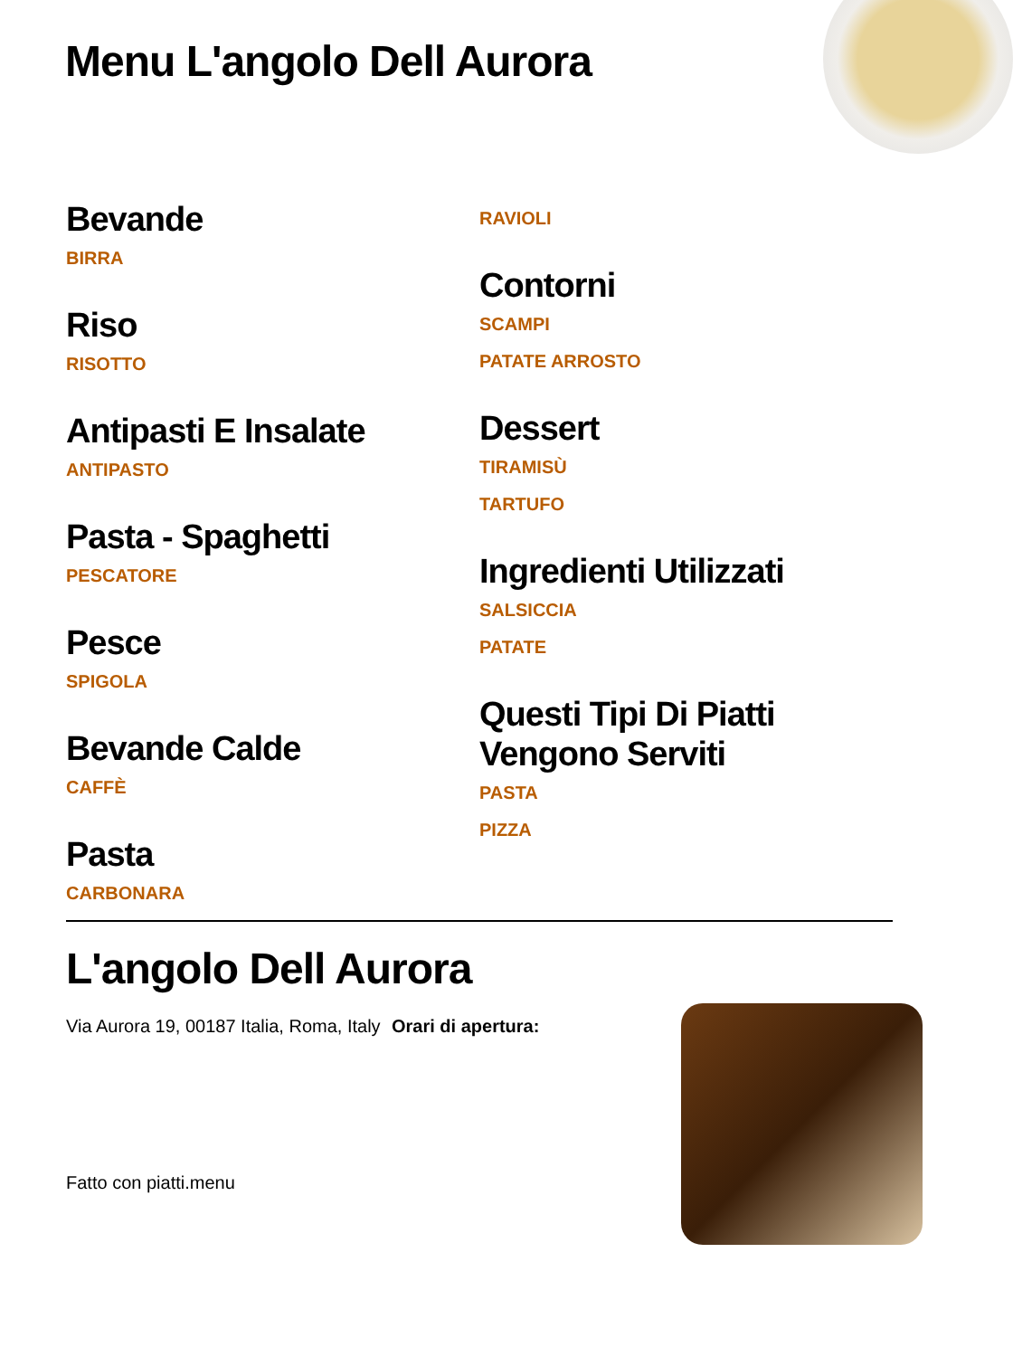Menu L'angolo Dell Aurora
Bevande
BIRRA
Riso
RISOTTO
Antipasti E Insalate
ANTIPASTO
Pasta - Spaghetti
PESCATORE
Pesce
SPIGOLA
Bevande Calde
CAFFÈ
Pasta
CARBONARA
RAVIOLI
Contorni
SCAMPI
PATATE ARROSTO
Dessert
TIRAMISÙ
TARTUFO
Ingredienti Utilizzati
SALSICCIA
PATATE
Questi Tipi Di Piatti Vengono Serviti
PASTA
PIZZA
L'angolo Dell Aurora
Via Aurora 19, 00187 Italia, Roma, Italy
Orari di apertura:
Fatto con piatti.menu